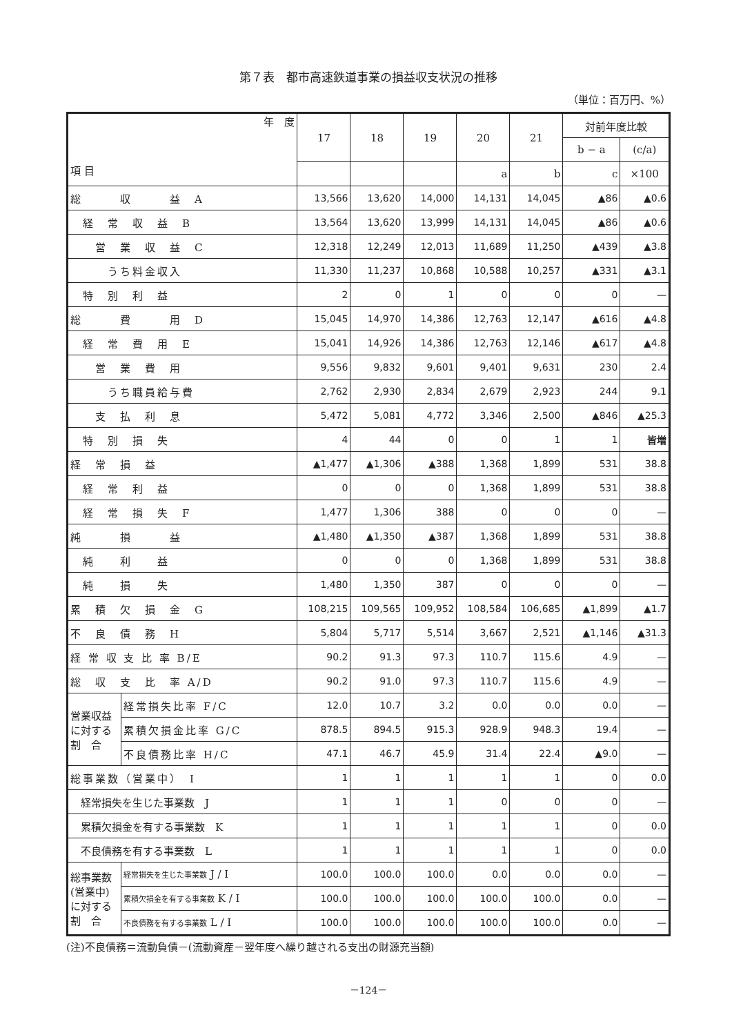第７表　都市高速鉄道事業の損益収支状況の推移
（単位：百万円、%）
| 年 度 項 目 | | 17 | 18 | 19 | 20 | 21 | 対前年度比較 | |
| --- | --- | --- | --- | --- | --- | --- | --- | --- |
| | | | | | | | b − a | (c/a) |
| | | | | | a | b | c | ×100 |
| 総 収 益 A | | 13,566 | 13,620 | 14,000 | 14,131 | 14,045 | ▲86 | ▲0.6 |
| 経 常 収 益 B | | 13,564 | 13,620 | 13,999 | 14,131 | 14,045 | ▲86 | ▲0.6 |
| 営 業 収 益 C | | 12,318 | 12,249 | 12,013 | 11,689 | 11,250 | ▲439 | ▲3.8 |
| うち料金収入 | | 11,330 | 11,237 | 10,868 | 10,588 | 10,257 | ▲331 | ▲3.1 |
| 特 別 利 益 | | 2 | 0 | 1 | 0 | 0 | 0 | — |
| 総 費 用 D | | 15,045 | 14,970 | 14,386 | 12,763 | 12,147 | ▲616 | ▲4.8 |
| 経 常 費 用 E | | 15,041 | 14,926 | 14,386 | 12,763 | 12,146 | ▲617 | ▲4.8 |
| 営 業 費 用 | | 9,556 | 9,832 | 9,601 | 9,401 | 9,631 | 230 | 2.4 |
| うち職員給与費 | | 2,762 | 2,930 | 2,834 | 2,679 | 2,923 | 244 | 9.1 |
| 支 払 利 息 | | 5,472 | 5,081 | 4,772 | 3,346 | 2,500 | ▲846 | ▲25.3 |
| 特 別 損 失 | | 4 | 44 | 0 | 0 | 1 | 1 | 皆増 |
| 経 常 損 益 | | ▲1,477 | ▲1,306 | ▲388 | 1,368 | 1,899 | 531 | 38.8 |
| 経 常 利 益 | | 0 | 0 | 0 | 1,368 | 1,899 | 531 | 38.8 |
| 経 常 損 失 F | | 1,477 | 1,306 | 388 | 0 | 0 | 0 | — |
| 純 損 益 | | ▲1,480 | ▲1,350 | ▲387 | 1,368 | 1,899 | 531 | 38.8 |
| 純 利 益 | | 0 | 0 | 0 | 1,368 | 1,899 | 531 | 38.8 |
| 純 損 失 | | 1,480 | 1,350 | 387 | 0 | 0 | 0 | — |
| 累 積 欠 損 金 G | | 108,215 | 109,565 | 109,952 | 108,584 | 106,685 | ▲1,899 | ▲1.7 |
| 不 良 債 務 H | | 5,804 | 5,717 | 5,514 | 3,667 | 2,521 | ▲1,146 | ▲31.3 |
| 経 常 収 支 比 率 B/E | | 90.2 | 91.3 | 97.3 | 110.7 | 115.6 | 4.9 | — |
| 総 収 支 比 率 A/D | | 90.2 | 91.0 | 97.3 | 110.7 | 115.6 | 4.9 | — |
| 営業収益に対する割 合 | 経常損失比率 F/C | 12.0 | 10.7 | 3.2 | 0.0 | 0.0 | 0.0 | — |
| | 累積欠損金比率 G/C | 878.5 | 894.5 | 915.3 | 928.9 | 948.3 | 19.4 | — |
| | 不良債務比率 H/C | 47.1 | 46.7 | 45.9 | 31.4 | 22.4 | ▲9.0 | — |
| 総事業数（営業中） I | | 1 | 1 | 1 | 1 | 1 | 0 | 0.0 |
| 経常損失を生じた事業数 J | | 1 | 1 | 1 | 0 | 0 | 0 | — |
| 累積欠損金を有する事業数 K | | 1 | 1 | 1 | 1 | 1 | 0 | 0.0 |
| 不良債務を有する事業数 L | | 1 | 1 | 1 | 1 | 1 | 0 | 0.0 |
| 総事業数(営業中)に対する割 合 | 経常損失を生じた事業数 J / I | 100.0 | 100.0 | 100.0 | 0.0 | 0.0 | 0.0 | — |
| | 累積欠損金を有する事業数 K / I | 100.0 | 100.0 | 100.0 | 100.0 | 100.0 | 0.0 | — |
| | 不良債務を有する事業数 L / I | 100.0 | 100.0 | 100.0 | 100.0 | 100.0 | 0.0 | — |
(注)不良債務＝流動負債－(流動資産－翌年度へ繰り越される支出の財源充当額)
－124－